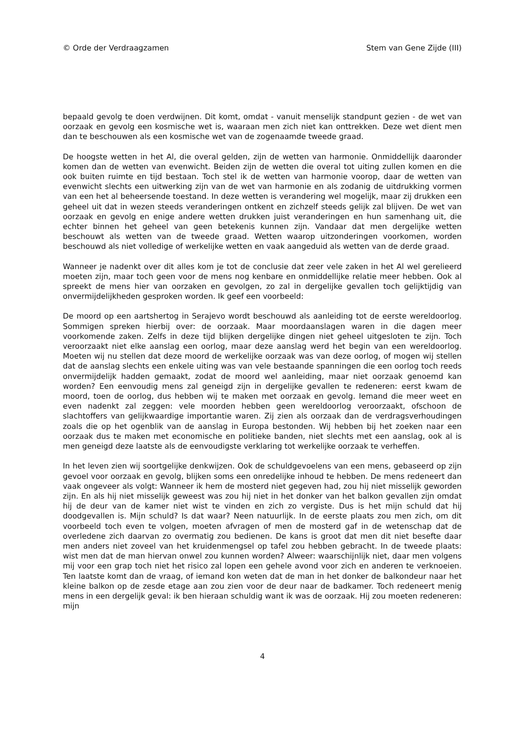© Orde der Verdraagzamen Stem van Gene Zijde (III)
bepaald gevolg te doen verdwijnen. Dit komt, omdat - vanuit menselijk standpunt gezien - de wet van oorzaak en gevolg een kosmische wet is, waaraan men zich niet kan onttrekken. Deze wet dient men dan te beschouwen als een kosmische wet van de zogenaamde tweede graad.
De hoogste wetten in het Al, die overal gelden, zijn de wetten van harmonie. Onmiddellijk daaronder komen dan de wetten van evenwicht. Beiden zijn de wetten die overal tot uiting zullen komen en die ook buiten ruimte en tijd bestaan. Toch stel ik de wetten van harmonie voorop, daar de wetten van evenwicht slechts een uitwerking zijn van de wet van harmonie en als zodanig de uitdrukking vormen van een het al beheersende toestand. In deze wetten is verandering wel mogelijk, maar zij drukken een geheel uit dat in wezen steeds veranderingen ontkent en zichzelf steeds gelijk zal blijven. De wet van oorzaak en gevolg en enige andere wetten drukken juist veranderingen en hun samenhang uit, die echter binnen het geheel van geen betekenis kunnen zijn. Vandaar dat men dergelijke wetten beschouwt als wetten van de tweede graad. Wetten waarop uitzonderingen voorkomen, worden beschouwd als niet volledige of werkelijke wetten en vaak aangeduid als wetten van de derde graad.
Wanneer je nadenkt over dit alles kom je tot de conclusie dat zeer vele zaken in het Al wel gerelieerd moeten zijn, maar toch geen voor de mens nog kenbare en onmiddellijke relatie meer hebben. Ook al spreekt de mens hier van oorzaken en gevolgen, zo zal in dergelijke gevallen toch gelijktijdig van onvermijdelijkheden gesproken worden. Ik geef een voorbeeld:
De moord op een aartshertog in Serajevo wordt beschouwd als aanleiding tot de eerste wereldoorlog. Sommigen spreken hierbij over: de oorzaak. Maar moordaanslagen waren in die dagen meer voorkomende zaken. Zelfs in deze tijd blijken dergelijke dingen niet geheel uitgesloten te zijn. Toch veroorzaakt niet elke aanslag een oorlog, maar deze aanslag werd het begin van een wereldoorlog. Moeten wij nu stellen dat deze moord de werkelijke oorzaak was van deze oorlog, of mogen wij stellen dat de aanslag slechts een enkele uiting was van vele bestaande spanningen die een oorlog toch reeds onvermijdelijk hadden gemaakt, zodat de moord wel aanleiding, maar niet oorzaak genoemd kan worden? Een eenvoudig mens zal geneigd zijn in dergelijke gevallen te redeneren: eerst kwam de moord, toen de oorlog, dus hebben wij te maken met oorzaak en gevolg. Iemand die meer weet en even nadenkt zal zeggen: vele moorden hebben geen wereldoorlog veroorzaakt, ofschoon de slachtoffers van gelijkwaardige importantie waren. Zij zien als oorzaak dan de verdragsverhoudingen zoals die op het ogenblik van de aanslag in Europa bestonden. Wij hebben bij het zoeken naar een oorzaak dus te maken met economische en politieke banden, niet slechts met een aanslag, ook al is men geneigd deze laatste als de eenvoudigste verklaring tot werkelijke oorzaak te verheffen.
In het leven zien wij soortgelijke denkwijzen. Ook de schuldgevoelens van een mens, gebaseerd op zijn gevoel voor oorzaak en gevolg, blijken soms een onredelijke inhoud te hebben. De mens redeneert dan vaak ongeveer als volgt: Wanneer ik hem de mosterd niet gegeven had, zou hij niet misselijk geworden zijn. En als hij niet misselijk geweest was zou hij niet in het donker van het balkon gevallen zijn omdat hij de deur van de kamer niet wist te vinden en zich zo vergiste. Dus is het mijn schuld dat hij doodgevallen is. Mijn schuld? Is dat waar? Neen natuurlijk. In de eerste plaats zou men zich, om dit voorbeeld toch even te volgen, moeten afvragen of men de mosterd gaf in de wetenschap dat de overledene zich daarvan zo overmatig zou bedienen. De kans is groot dat men dit niet besefte daar men anders niet zoveel van het kruidenmengsel op tafel zou hebben gebracht. In de tweede plaats: wist men dat de man hiervan onwel zou kunnen worden? Alweer: waarschijnlijk niet, daar men volgens mij voor een grap toch niet het risico zal lopen een gehele avond voor zich en anderen te verknoeien. Ten laatste komt dan de vraag, of iemand kon weten dat de man in het donker de balkondeur naar het kleine balkon op de zesde etage aan zou zien voor de deur naar de badkamer. Toch redeneert menig mens in een dergelijk geval: ik ben hieraan schuldig want ik was de oorzaak. Hij zou moeten redeneren: mijn
4